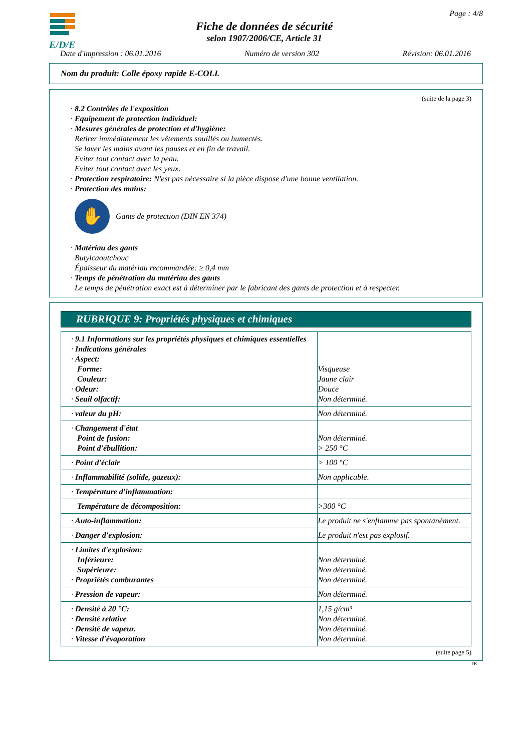E/D/E
Fiche de données de sécurité
selon 1907/2006/CE, Article 31
Page : 4/8
Date d'impression : 06.01.2016 Numéro de version 302 Révision: 06.01.2016
Nom du produit: Colle époxy rapide E-COLL
(suite de la page 3)
· 8.2 Contrôles de l'exposition
· Equipement de protection individuel:
· Mesures générales de protection et d'hygiène:
Retirer immédiatement les vêtements souillés ou humectés.
Se laver les mains avant les pauses et en fin de travail.
Eviter tout contact avec la peau.
Eviter tout contact avec les yeux.
· Protection respiratoire: N'est pas nécessaire si la pièce dispose d'une bonne ventilation.
· Protection des mains:
✋
Gants de protection (DIN EN 374)
· Matériau des gants
Butylcaoutchouc
Épaisseur du matériau recommandée: ≥ 0,4 mm
· Temps de pénétration du matériau des gants
Le temps de pénétration exact est à déterminer par le fabricant des gants de protection et à respecter.
RUBRIQUE 9: Propriétés physiques et chimiques
| · 9.1 Informations sur les propriétés physiques et chimiques essentielles · Indications générales · Aspect: Forme: Couleur: · Odeur: · Seuil olfactif: | Visqueuse Jaune clair Douce Non déterminé. |
| · valeur du pH: | Non déterminé. |
| · Changement d'état Point de fusion: Point d'ébullition: | Non déterminé. > 250 °C |
| · Point d'éclair | > 100 °C |
| · Inflammabilité (solide, gazeux): | Non applicable. |
| · Température d'inflammation: | |
| Température de décomposition: | >300 °C |
| · Auto-inflammation: | Le produit ne s'enflamme pas spontanément. |
| · Danger d'explosion: | Le produit n'est pas explosif. |
| · Limites d'explosion: Inférieure: Supérieure: · Propriétés comburantes | Non déterminé. Non déterminé. Non déterminé. |
| · Pression de vapeur: | Non déterminé. |
| · Densité à 20 °C: · Densité relative · Densité de vapeur. · Vitesse d'évaporation | 1,15 g/cm³ Non déterminé. Non déterminé. Non déterminé. |
(suite page 5)
FR